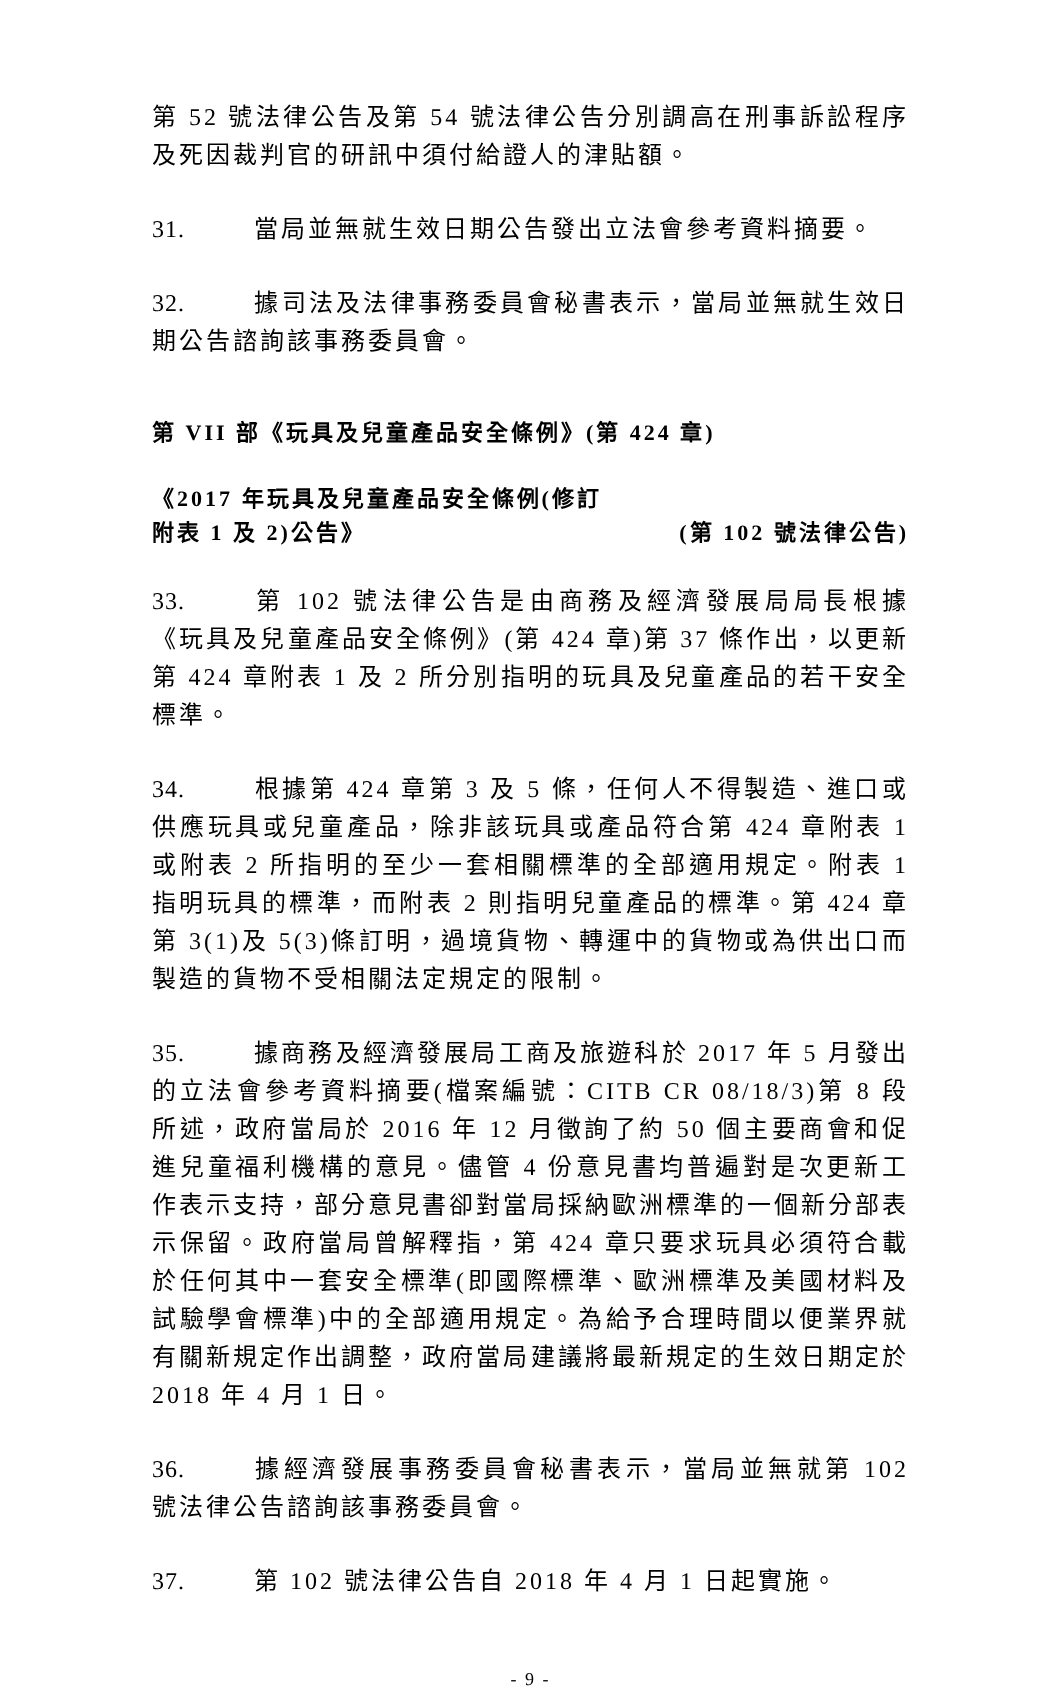第 52 號法律公告及第 54 號法律公告分別調高在刑事訴訟程序及死因裁判官的研訊中須付給證人的津貼額。
31. 當局並無就生效日期公告發出立法會參考資料摘要。
32. 據司法及法律事務委員會秘書表示，當局並無就生效日期公告諮詢該事務委員會。
第 VII 部《玩具及兒童產品安全條例》(第 424 章)
《2017 年玩具及兒童產品安全條例(修訂
附表 1 及 2)公告》
(第 102 號法律公告)
33. 第 102 號法律公告是由商務及經濟發展局局長根據《玩具及兒童產品安全條例》(第 424 章)第 37 條作出，以更新第 424 章附表 1 及 2 所分別指明的玩具及兒童產品的若干安全標準。
34. 根據第 424 章第 3 及 5 條，任何人不得製造、進口或供應玩具或兒童產品，除非該玩具或產品符合第 424 章附表 1 或附表 2 所指明的至少一套相關標準的全部適用規定。附表 1 指明玩具的標準，而附表 2 則指明兒童產品的標準。第 424 章第 3(1)及 5(3)條訂明，過境貨物、轉運中的貨物或為供出口而製造的貨物不受相關法定規定的限制。
35. 據商務及經濟發展局工商及旅遊科於 2017 年 5 月發出的立法會參考資料摘要(檔案編號：CITB CR 08/18/3)第 8 段所述，政府當局於 2016 年 12 月徵詢了約 50 個主要商會和促進兒童福利機構的意見。儘管 4 份意見書均普遍對是次更新工作表示支持，部分意見書卻對當局採納歐洲標準的一個新分部表示保留。政府當局曾解釋指，第 424 章只要求玩具必須符合載於任何其中一套安全標準(即國際標準、歐洲標準及美國材料及試驗學會標準)中的全部適用規定。為給予合理時間以便業界就有關新規定作出調整，政府當局建議將最新規定的生效日期定於 2018 年 4 月 1 日。
36. 據經濟發展事務委員會秘書表示，當局並無就第 102 號法律公告諮詢該事務委員會。
37. 第 102 號法律公告自 2018 年 4 月 1 日起實施。
- 9 -